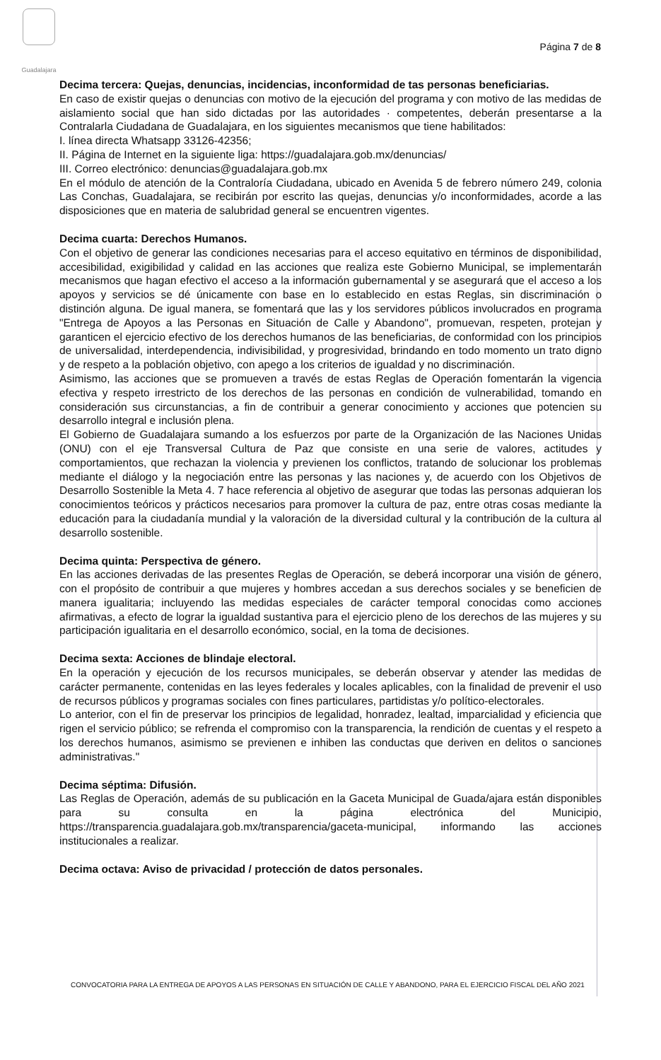Guadalajara
Página 7 de 8
Decima tercera: Quejas, denuncias, incidencias, inconformidad de tas personas beneficiarias.
En caso de existir quejas o denuncias con motivo de la ejecución del programa y con motivo de las medidas de aislamiento social que han sido dictadas por las autoridades · competentes, deberán presentarse a la Contralarla Ciudadana de Guadalajara, en los siguientes mecanismos que tiene habilitados:
I. línea directa Whatsapp 33126-42356;
II. Página de Internet en la siguiente liga: https://guadalajara.gob.mx/denuncias/
III. Correo electrónico: denuncias@guadalajara.gob.mx
En el módulo de atención de la Contraloría Ciudadana, ubicado en Avenida 5 de febrero número 249, colonia Las Conchas, Guadalajara, se recibirán por escrito las quejas, denuncias y/o inconformidades, acorde a las disposiciones que en materia de salubridad general se encuentren vigentes.
Decima cuarta: Derechos Humanos.
Con el objetivo de generar las condiciones necesarias para el acceso equitativo en términos de disponibilidad, accesibilidad, exigibilidad y calidad en las acciones que realiza este Gobierno Municipal, se implementarán mecanismos que hagan efectivo el acceso a la información gubernamental y se asegurará que el acceso a los apoyos y servicios se dé únicamente con base en lo establecido en estas Reglas, sin discriminación o distinción alguna. De igual manera, se fomentará que las y los servidores públicos involucrados en programa "Entrega de Apoyos a las Personas en Situación de Calle y Abandono", promuevan, respeten, protejan y garanticen el ejercicio efectivo de los derechos humanos de las beneficiarias, de conformidad con los principios de universalidad, interdependencia, indivisibilidad, y progresividad, brindando en todo momento un trato digno y de respeto a la población objetivo, con apego a los criterios de igualdad y no discriminación.
Asimismo, las acciones que se promueven a través de estas Reglas de Operación fomentarán la vigencia efectiva y respeto irrestricto de los derechos de las personas en condición de vulnerabilidad, tomando en consideración sus circunstancias, a fin de contribuir a generar conocimiento y acciones que potencien su desarrollo integral e inclusión plena.
El Gobierno de Guadalajara sumando a los esfuerzos por parte de la Organización de las Naciones Unidas (ONU) con el eje Transversal Cultura de Paz que consiste en una serie de valores, actitudes y comportamientos, que rechazan la violencia y previenen los conflictos, tratando de solucionar los problemas mediante el diálogo y la negociación entre las personas y las naciones y, de acuerdo con los Objetivos de Desarrollo Sostenible la Meta 4. 7 hace referencia al objetivo de asegurar que todas las personas adquieran los conocimientos teóricos y prácticos necesarios para promover la cultura de paz, entre otras cosas mediante la educación para la ciudadanía mundial y la valoración de la diversidad cultural y la contribución de la cultura al desarrollo sostenible.
Decima quinta: Perspectiva de género.
En las acciones derivadas de las presentes Reglas de Operación, se deberá incorporar una visión de género, con el propósito de contribuir a que mujeres y hombres accedan a sus derechos sociales y se beneficien de manera igualitaria; incluyendo las medidas especiales de carácter temporal conocidas como acciones afirmativas, a efecto de lograr la igualdad sustantiva para el ejercicio pleno de los derechos de las mujeres y su participación igualitaria en el desarrollo económico, social, en la toma de decisiones.
Decima sexta: Acciones de blindaje electoral.
En la operación y ejecución de los recursos municipales, se deberán observar y atender las medidas de carácter permanente, contenidas en las leyes federales y locales aplicables, con la finalidad de prevenir el uso de recursos públicos y programas sociales con fines particulares, partidistas y/o político-electorales.
Lo anterior, con el fin de preservar los principios de legalidad, honradez, lealtad, imparcialidad y eficiencia que rigen el servicio público; se refrenda el compromiso con la transparencia, la rendición de cuentas y el respeto a los derechos humanos, asimismo se previenen e inhiben las conductas que deriven en delitos o sanciones administrativas."
Decima séptima: Difusión.
Las Reglas de Operación, además de su publicación en la Gaceta Municipal de Guada/ajara están disponibles para su consulta en la página electrónica del Municipio, https://transparencia.guadalajara.gob.mx/transparencia/gaceta-municipal, informando las acciones institucionales a realizar.
Decima octava: Aviso de privacidad / protección de datos personales.
CONVOCATORIA PARA LA ENTREGA DE APOYOS A LAS PERSONAS EN SITUACIÓN DE CALLE Y ABANDONO, PARA EL EJERCICIO FISCAL DEL AÑO 2021